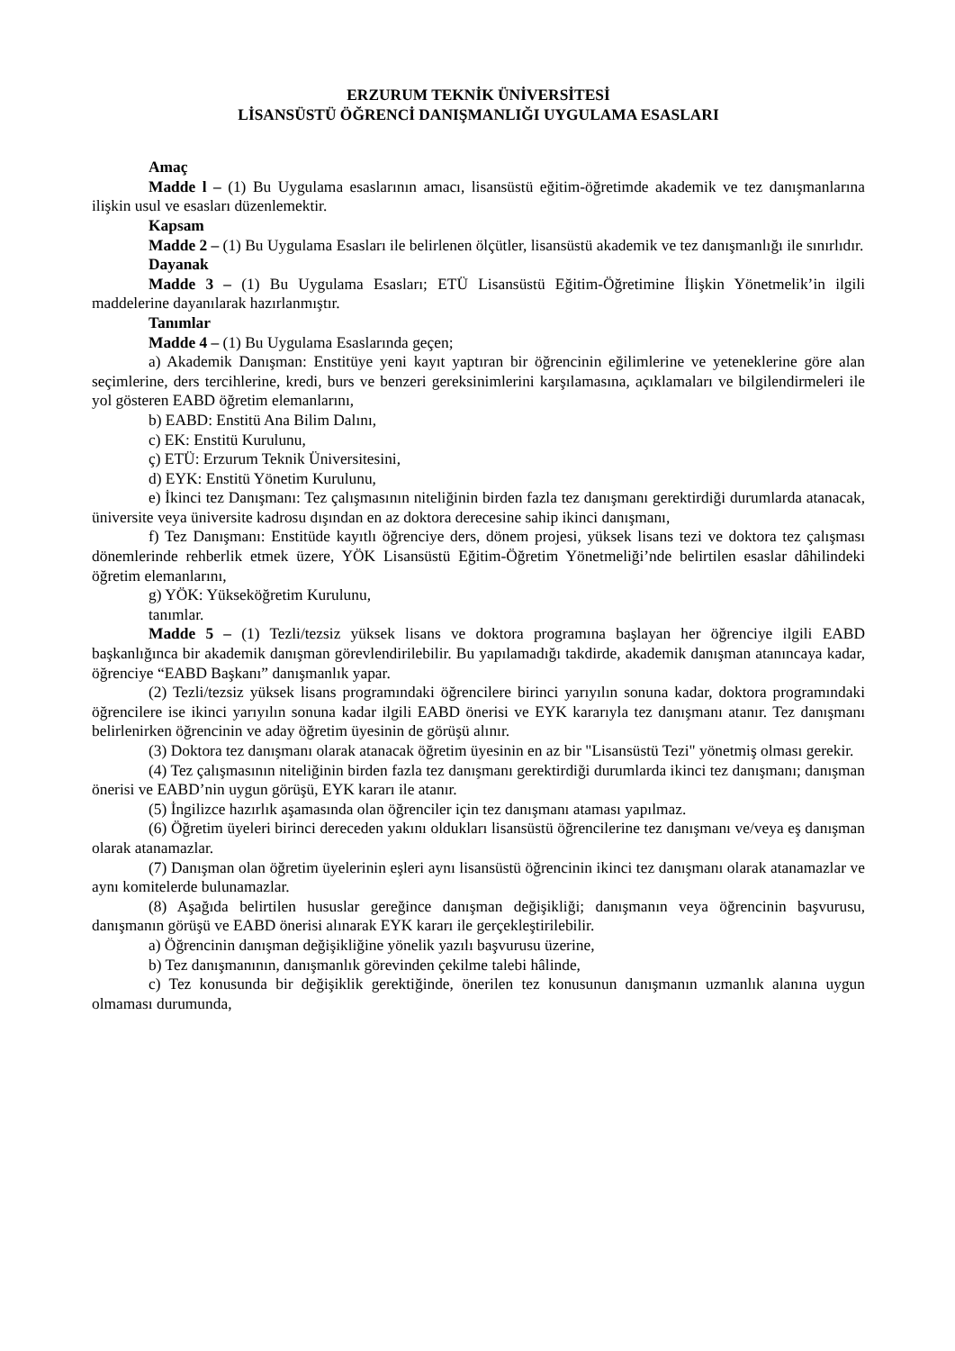ERZURUM TEKNİK ÜNİVERSİTESİ
LİSANSÜSTÜ ÖĞRENCİ DANIŞMANLIĞI UYGULAMA ESASLARI
Amaç
Madde l – (1) Bu Uygulama esaslarının amacı, lisansüstü eğitim-öğretimde akademik ve tez danışmanlarına ilişkin usul ve esasları düzenlemektir.
Kapsam
Madde 2 – (1) Bu Uygulama Esasları ile belirlenen ölçütler, lisansüstü akademik ve tez danışmanlığı ile sınırlıdır.
Dayanak
Madde 3 – (1) Bu Uygulama Esasları; ETÜ Lisansüstü Eğitim-Öğretimine İlişkin Yönetmelik’in ilgili maddelerine dayanılarak hazırlanmıştır.
Tanımlar
Madde 4 – (1) Bu Uygulama Esaslarında geçen;
a) Akademik Danışman: Enstitüye yeni kayıt yaptıran bir öğrencinin eğilimlerine ve yeteneklerine göre alan seçimlerine, ders tercihlerine, kredi, burs ve benzeri gereksinimlerini karşılamasına, açıklamaları ve bilgilendirmeleri ile yol gösteren EABD öğretim elemanlarını,
b) EABD: Enstitü Ana Bilim Dalını,
c) EK: Enstitü Kurulunu,
ç) ETÜ: Erzurum Teknik Üniversitesini,
d) EYK: Enstitü Yönetim Kurulunu,
e) İkinci tez Danışmanı: Tez çalışmasının niteliğinin birden fazla tez danışmanı gerektirdiği durumlarda atanacak, üniversite veya üniversite kadrosu dışından en az doktora derecesine sahip ikinci danışmanı,
f) Tez Danışmanı: Enstitüde kayıtlı öğrenciye ders, dönem projesi, yüksek lisans tezi ve doktora tez çalışması dönemlerinde rehberlik etmek üzere, YÖK Lisansüstü Eğitim-Öğretim Yönetmeliği’nde belirtilen esaslar dâhilindeki öğretim elemanlarını,
g) YÖK: Yükseköğretim Kurulunu,
tanımlar.
Madde 5 – (1) Tezli/tezsiz yüksek lisans ve doktora programına başlayan her öğrenciye ilgili EABD başkanlığınca bir akademik danışman görevlendirilebilir. Bu yapılamadığı takdirde, akademik danışman atanıncaya kadar, öğrenciye “EABD Başkanı” danışmanlık yapar.
(2) Tezli/tezsiz yüksek lisans programındaki öğrencilere birinci yarıyılın sonuna kadar, doktora programındaki öğrencilere ise ikinci yarıyılın sonuna kadar ilgili EABD önerisi ve EYK kararıyla tez danışmanı atanır. Tez danışmanı belirlenirken öğrencinin ve aday öğretim üyesinin de görüşü alınır.
(3) Doktora tez danışmanı olarak atanacak öğretim üyesinin en az bir "Lisansüstü Tezi" yönetmiş olması gerekir.
(4) Tez çalışmasının niteliğinin birden fazla tez danışmanı gerektirdiği durumlarda ikinci tez danışmanı; danışman önerisi ve EABD’nin uygun görüşü, EYK kararı ile atanır.
(5) İngilizce hazırlık aşamasında olan öğrenciler için tez danışmanı ataması yapılmaz.
(6) Öğretim üyeleri birinci dereceden yakını oldukları lisansüstü öğrencilerine tez danışmanı ve/veya eş danışman olarak atanamazlar.
(7) Danışman olan öğretim üyelerinin eşleri aynı lisansüstü öğrencinin ikinci tez danışmanı olarak atanamazlar ve aynı komitelerde bulunamazlar.
(8) Aşağıda belirtilen hususlar gereğince danışman değişikliği; danışmanın veya öğrencinin başvurusu, danışmanın görüşü ve EABD önerisi alınarak EYK kararı ile gerçekleştirilebilir.
a) Öğrencinin danışman değişikliğine yönelik yazılı başvurusu üzerine,
b) Tez danışmanının, danışmanlık görevinden çekilme talebi hâlinde,
c) Tez konusunda bir değişiklik gerektiğinde, önerilen tez konusunun danışmanın uzmanlık alanına uygun olmaması durumunda,